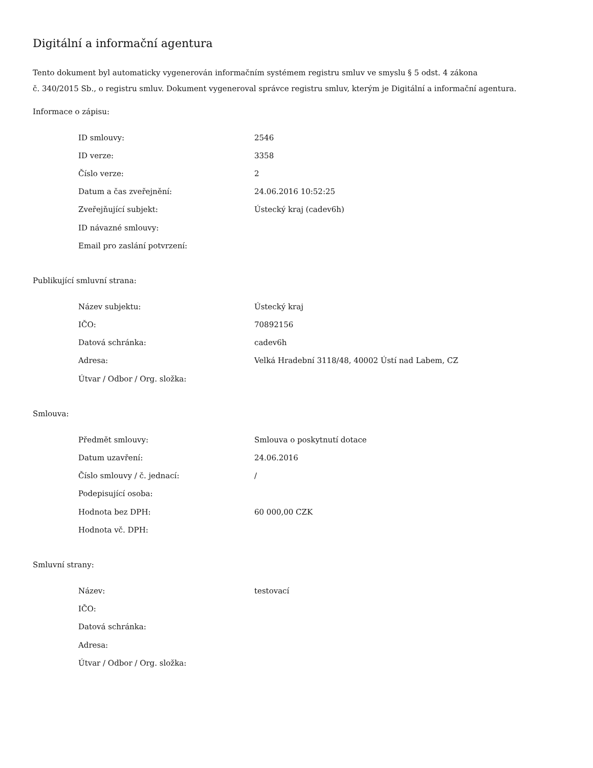Digitální a informační agentura
Tento dokument byl automaticky vygenerován informačním systémem registru smluv ve smyslu § 5 odst. 4 zákona
č. 340/2015 Sb., o registru smluv. Dokument vygeneroval správce registru smluv, kterým je Digitální a informační agentura.
Informace o zápisu:
| ID smlouvy: | 2546 |
| ID verze: | 3358 |
| Číslo verze: | 2 |
| Datum a čas zveřejnění: | 24.06.2016 10:52:25 |
| Zveřejňující subjekt: | Ústecký kraj (cadev6h) |
| ID návazné smlouvy: | |
| Email pro zaslání potvrzení: | |
Publikující smluvní strana:
| Název subjektu: | Ústecký kraj |
| IČO: | 70892156 |
| Datová schránka: | cadev6h |
| Adresa: | Velká Hradební 3118/48, 40002 Ústí nad Labem, CZ |
| Útvar / Odbor / Org. složka: | |
Smlouva:
| Předmět smlouvy: | Smlouva o poskytnutí dotace |
| Datum uzavření: | 24.06.2016 |
| Číslo smlouvy / č. jednací: | / |
| Podepisující osoba: | |
| Hodnota bez DPH: | 60 000,00 CZK |
| Hodnota vč. DPH: | |
Smluvní strany:
| Název: | testovací |
| IČO: | |
| Datová schránka: | |
| Adresa: | |
| Útvar / Odbor / Org. složka: | |